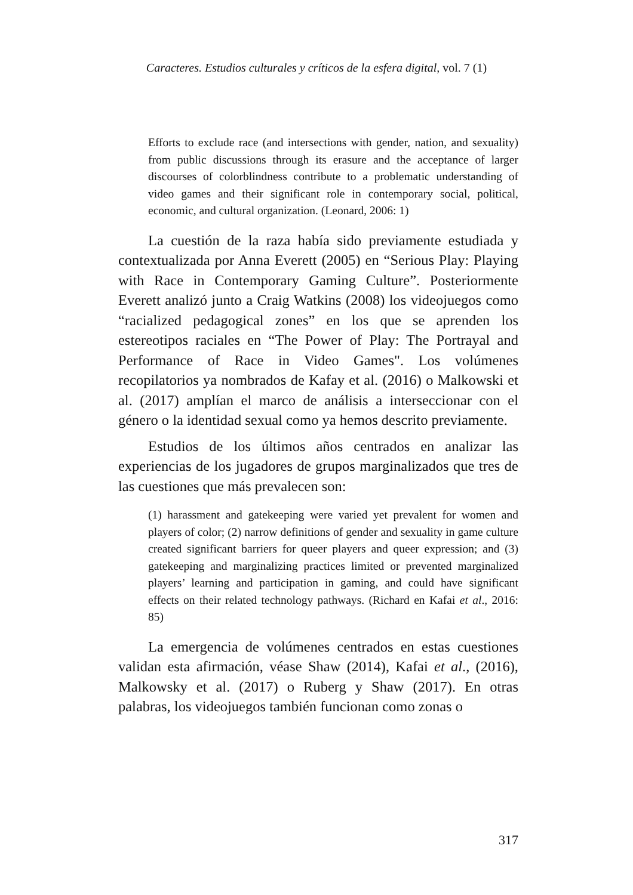Caracteres. Estudios culturales y críticos de la esfera digital, vol. 7 (1)
Efforts to exclude race (and intersections with gender, nation, and sexuality) from public discussions through its erasure and the acceptance of larger discourses of colorblindness contribute to a problematic understanding of video games and their significant role in contemporary social, political, economic, and cultural organization. (Leonard, 2006: 1)
La cuestión de la raza había sido previamente estudiada y contextualizada por Anna Everett (2005) en “Serious Play: Playing with Race in Contemporary Gaming Culture”. Posteriormente Everett analizó junto a Craig Watkins (2008) los videojuegos como “racialized pedagogical zones” en los que se aprenden los estereotipos raciales en “The Power of Play: The Portrayal and Performance of Race in Video Games". Los volúmenes recopilatorios ya nombrados de Kafay et al. (2016) o Malkowski et al. (2017) amplían el marco de análisis a interseccionar con el género o la identidad sexual como ya hemos descrito previamente.
Estudios de los últimos años centrados en analizar las experiencias de los jugadores de grupos marginalizados que tres de las cuestiones que más prevalecen son:
(1) harassment and gatekeeping were varied yet prevalent for women and players of color; (2) narrow definitions of gender and sexuality in game culture created significant barriers for queer players and queer expression; and (3) gatekeeping and marginalizing practices limited or prevented marginalized players’ learning and participation in gaming, and could have significant effects on their related technology pathways. (Richard en Kafai et al., 2016: 85)
La emergencia de volúmenes centrados en estas cuestiones validan esta afirmación, véase Shaw (2014), Kafai et al., (2016), Malkowsky et al. (2017) o Ruberg y Shaw (2017). En otras palabras, los videojuegos también funcionan como zonas o
317